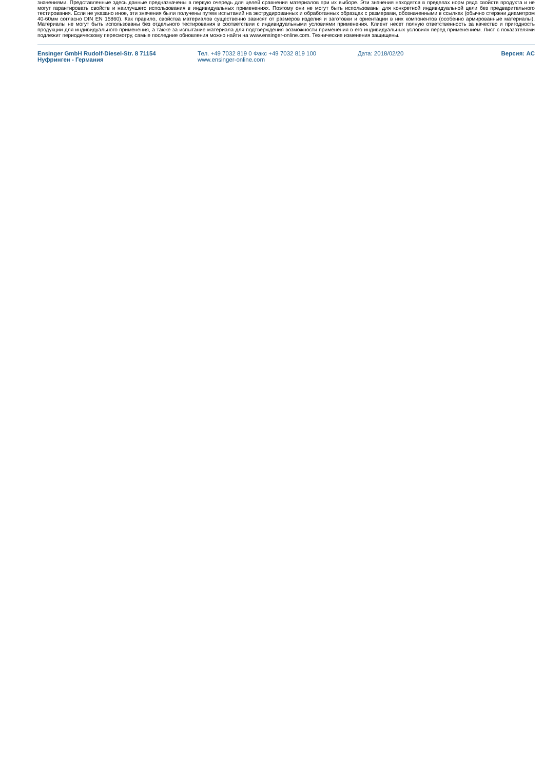значениями. Представленные здесь данные предназначены в первую очередь для целей сравнения материалов при их выборе. Эти значения находятся в пределах норм ряда свойств продукта и не могут гарантировать свойств и наилучшего использования в индивидуальных применениях. Поэтому они не могут быть использованы для конкретной индивидуальной цели без предварительного тестирования. Если не указано иное, эти значения были получены путем испытаний на экструдированных и обработанных образцах с размерами, обозначенными в ссылках (обычно стержни диаметром 40-60мм согласно DIN EN 15860). Как правило, свойства материалов существенно зависят от размеров изделия и заготовки и ориентации в них компонентов (особенно армированные материалы). Материалы не могут быть использованы без отдельного тестирования в соответствии с индивидуальными условиями применения. Клиент несет полную ответственность за качество и пригодность продукции для индивидуального применения, а также за испытание материала для подтверждения возможности применения в его индивидуальных условиях перед применением. Лист с показателями подлежит периодическому пересмотру, самые последние обновления можно найти на www.ensinger-online.com. Технические изменения защищены.
Ensinger GmbH Rudolf-Diesel-Str. 8 71154
Нуфринген - Германия
Тел. +49 7032 819 0 Факс +49 7032 819 100
www.ensinger-online.com
Дата: 2018/02/20 Версия: AC